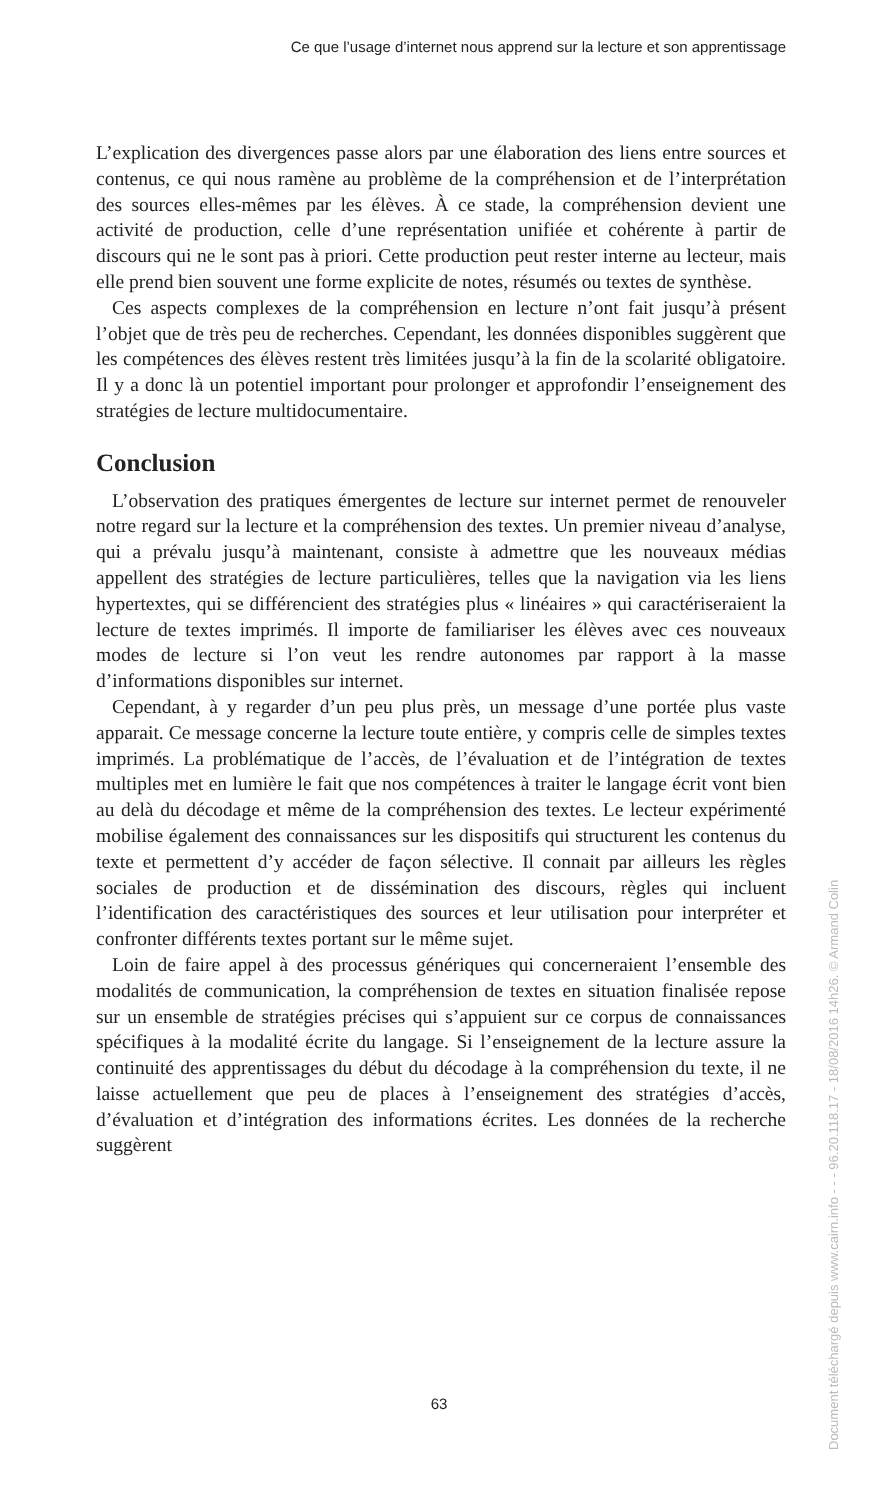Ce que l’usage d’internet nous apprend sur la lecture et son apprentissage
L’explication des divergences passe alors par une élaboration des liens entre sources et contenus, ce qui nous ramène au problème de la compréhension et de l’interprétation des sources elles-mêmes par les élèves. À ce stade, la compréhension devient une activité de production, celle d’une représentation unifiée et cohérente à partir de discours qui ne le sont pas à priori. Cette production peut rester interne au lecteur, mais elle prend bien souvent une forme explicite de notes, résumés ou textes de synthèse.
Ces aspects complexes de la compréhension en lecture n’ont fait jusqu’à présent l’objet que de très peu de recherches. Cependant, les données disponibles suggèrent que les compétences des élèves restent très limitées jusqu’à la fin de la scolarité obligatoire. Il y a donc là un potentiel important pour prolonger et approfondir l’enseignement des stratégies de lecture multidocumentaire.
Conclusion
L’observation des pratiques émergentes de lecture sur internet permet de renouveler notre regard sur la lecture et la compréhension des textes. Un premier niveau d’analyse, qui a prévalu jusqu’à maintenant, consiste à admettre que les nouveaux médias appellent des stratégies de lecture particulières, telles que la navigation via les liens hypertextes, qui se différencient des stratégies plus « linéaires » qui caractériseraient la lecture de textes imprimés. Il importe de familiariser les élèves avec ces nouveaux modes de lecture si l’on veut les rendre autonomes par rapport à la masse d’informations disponibles sur internet.
Cependant, à y regarder d’un peu plus près, un message d’une portée plus vaste apparait. Ce message concerne la lecture toute entière, y compris celle de simples textes imprimés. La problématique de l’accès, de l’évaluation et de l’intégration de textes multiples met en lumière le fait que nos compétences à traiter le langage écrit vont bien au delà du décodage et même de la compréhension des textes. Le lecteur expérimenté mobilise également des connaissances sur les dispositifs qui structurent les contenus du texte et permettent d’y accéder de façon sélective. Il connait par ailleurs les règles sociales de production et de dissémination des discours, règles qui incluent l’identification des caractéristiques des sources et leur utilisation pour interpréter et confronter différents textes portant sur le même sujet.
Loin de faire appel à des processus génériques qui concerneraient l’ensemble des modalités de communication, la compréhension de textes en situation finalisée repose sur un ensemble de stratégies précises qui s’appuient sur ce corpus de connaissances spécifiques à la modalité écrite du langage. Si l’enseignement de la lecture assure la continuité des apprentissages du début du décodage à la compréhension du texte, il ne laisse actuellement que peu de places à l’enseignement des stratégies d’accès, d’évaluation et d’intégration des informations écrites. Les données de la recherche suggèrent
Document téléchargé depuis www.cairn.info - - - 96.20.118.17 - 18/08/2016 14h26. © Armand Colin
63